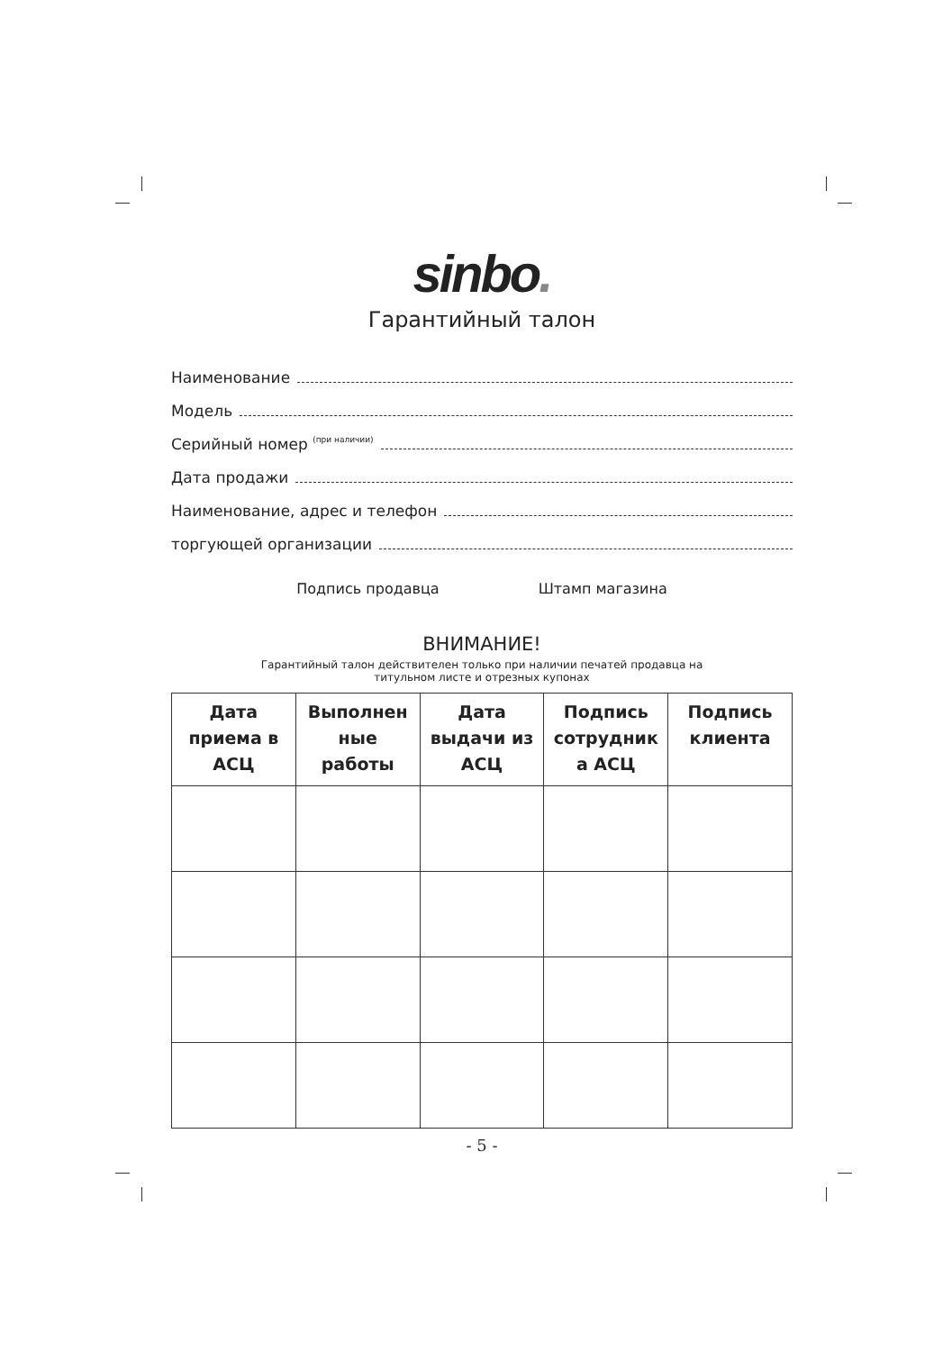sinbo.
Гарантийный талон
Наименование
Модель
Серийный номер (при наличии)
Дата продажи
Наименование, адрес и телефон
торгующей организации
Подпись продавца Штамп магазина
ВНИМАНИЕ!
Гарантийный талон действителен только при наличии печатей продавца на
титульном листе и отрезных купонах
| Дата приема в АСЦ | Выполнен ные работы | Дата выдачи из АСЦ | Подпись сотрудник а АСЦ | Подпись клиента |
| --- | --- | --- | --- | --- |
- 5 -